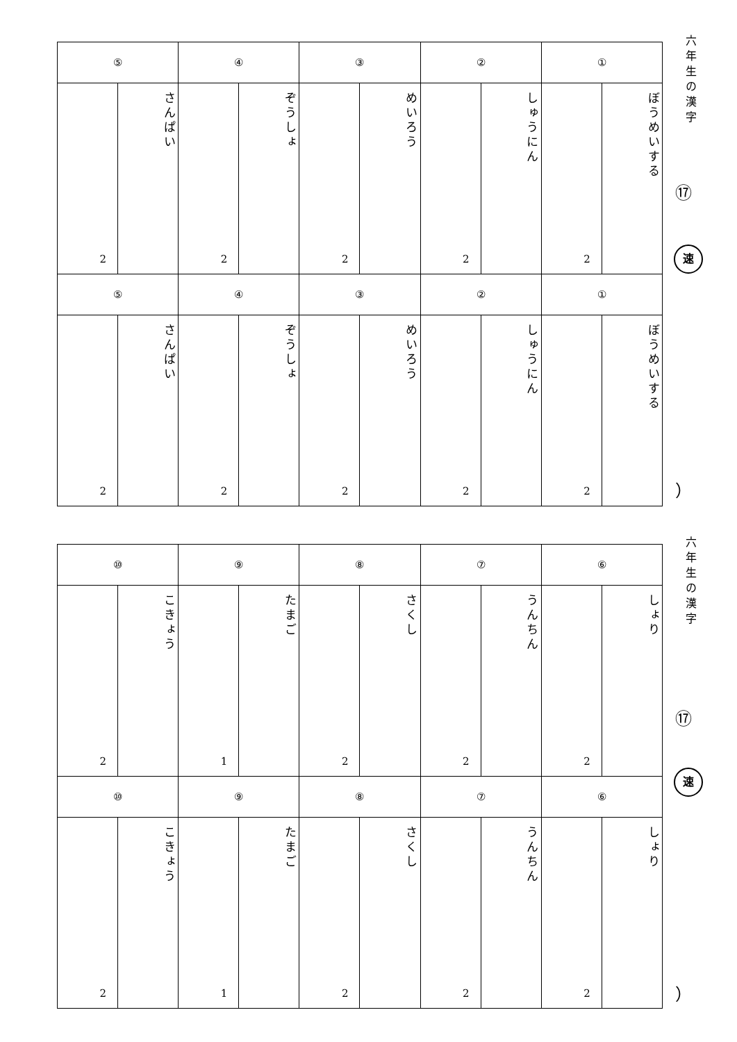| ⑤ | | ④ | | ③ | | ② | | ① | |
| 2 | さんぱい | 2 | ぞうしょ | 2 | めいろう | 2 | しゅうにん | 2 | ぼうめいする |
| ⑤ | | ④ | | ③ | | ② | | ① | |
| 2 | さんぱい | 2 | ぞうしょ | 2 | めいろう | 2 | しゅうにん | 2 | ぼうめいする |
六年生の漢字
⑰
速
）
| ⑩ | | ⑨ | | ⑧ | | ⑦ | | ⑥ | |
| 2 | こきょう | 1 | たまご | 2 | さくし | 2 | うんちん | 2 | しょり |
| ⑩ | | ⑨ | | ⑧ | | ⑦ | | ⑥ | |
| 2 | こきょう | 1 | たまご | 2 | さくし | 2 | うんちん | 2 | しょり |
六年生の漢字
⑰
速
）